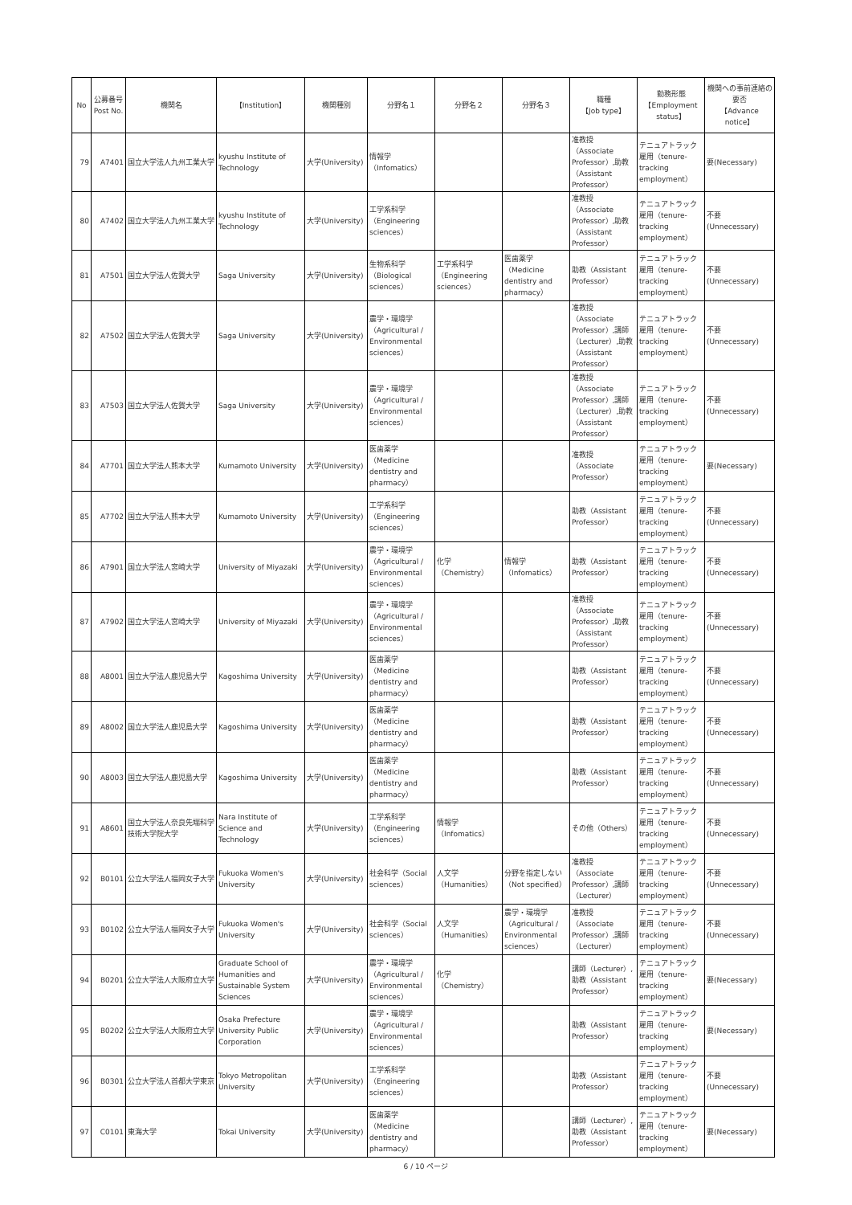| No | 公募番号 Post No. | 機関名 | 【Institution】 | 機関種別 | 分野名１ | 分野名２ | 分野名３ | 職種 【Job type】 | 勤務形態 【Employment status】 | 機関への事前連絡の要否 【Advance notice】 |
| --- | --- | --- | --- | --- | --- | --- | --- | --- | --- | --- |
| 79 | A7401 | 国立大学法人九州工業大学 | kyushu Institute of Technology | 大学(University) | 情報学 （Infomatics） | | | 准教授（Associate Professor）,助教（Assistant Professor） | テニュアトラック雇用（tenure-tracking employment） | 要(Necessary) |
| 80 | A7402 | 国立大学法人九州工業大学 | kyushu Institute of Technology | 大学(University) | 工学系科学 （Engineering sciences） | | | 准教授（Associate Professor）,助教（Assistant Professor） | テニュアトラック雇用（tenure-tracking employment） | 不要(Unnecessary) |
| 81 | A7501 | 国立大学法人佐賀大学 | Saga University | 大学(University) | 生物系科学 （Biological sciences） | 工学系科学 （Engineering sciences） | 医歯薬学 （Medicine dentistry and pharmacy） | 助教（Assistant Professor） | テニュアトラック雇用（tenure-tracking employment） | 不要(Unnecessary) |
| 82 | A7502 | 国立大学法人佐賀大学 | Saga University | 大学(University) | 農学・環境学 （Agricultural / Environmental sciences） | | | 准教授（Associate Professor）,講師（Lecturer）,助教（Assistant Professor） | テニュアトラック雇用（tenure-tracking employment） | 不要(Unnecessary) |
| 83 | A7503 | 国立大学法人佐賀大学 | Saga University | 大学(University) | 農学・環境学 （Agricultural / Environmental sciences） | | | 准教授（Associate Professor）,講師（Lecturer）,助教（Assistant Professor） | テニュアトラック雇用（tenure-tracking employment） | 不要(Unnecessary) |
| 84 | A7701 | 国立大学法人熊本大学 | Kumamoto University | 大学(University) | 医歯薬学 （Medicine dentistry and pharmacy） | | | 准教授（Associate Professor） | テニュアトラック雇用（tenure-tracking employment） | 要(Necessary) |
| 85 | A7702 | 国立大学法人熊本大学 | Kumamoto University | 大学(University) | 工学系科学 （Engineering sciences） | | | 助教（Assistant Professor） | テニュアトラック雇用（tenure-tracking employment） | 不要(Unnecessary) |
| 86 | A7901 | 国立大学法人宮崎大学 | University of Miyazaki | 大学(University) | 農学・環境学 （Agricultural / Environmental sciences） | 化学（Chemistry） | 情報学 （Infomatics） | 助教（Assistant Professor） | テニュアトラック雇用（tenure-tracking employment） | 不要(Unnecessary) |
| 87 | A7902 | 国立大学法人宮崎大学 | University of Miyazaki | 大学(University) | 農学・環境学 （Agricultural / Environmental sciences） | | | 准教授（Associate Professor）,助教（Assistant Professor） | テニュアトラック雇用（tenure-tracking employment） | 不要(Unnecessary) |
| 88 | A8001 | 国立大学法人鹿児島大学 | Kagoshima University | 大学(University) | 医歯薬学 （Medicine dentistry and pharmacy） | | | 助教（Assistant Professor） | テニュアトラック雇用（tenure-tracking employment） | 不要(Unnecessary) |
| 89 | A8002 | 国立大学法人鹿児島大学 | Kagoshima University | 大学(University) | 医歯薬学 （Medicine dentistry and pharmacy） | | | 助教（Assistant Professor） | テニュアトラック雇用（tenure-tracking employment） | 不要(Unnecessary) |
| 90 | A8003 | 国立大学法人鹿児島大学 | Kagoshima University | 大学(University) | 医歯薬学 （Medicine dentistry and pharmacy） | | | 助教（Assistant Professor） | テニュアトラック雇用（tenure-tracking employment） | 不要(Unnecessary) |
| 91 | A8601 | 国立大学法人奈良先端科学技術大学院大学 | Nara Institute of Science and Technology | 大学(University) | 工学系科学 （Engineering sciences） | 情報学 （Infomatics） | | その他（Others） | テニュアトラック雇用（tenure-tracking employment） | 不要(Unnecessary) |
| 92 | B0101 | 公立大学法人福岡女子大学 | Fukuoka Women's University | 大学(University) | 社会科学（Social sciences） | 人文学 （Humanities） | 分野を指定しない （Not specified） | 准教授（Associate Professor）,講師（Lecturer） | テニュアトラック雇用（tenure-tracking employment） | 不要(Unnecessary) |
| 93 | B0102 | 公立大学法人福岡女子大学 | Fukuoka Women's University | 大学(University) | 社会科学（Social sciences） | 人文学 （Humanities） | 農学・環境学 （Agricultural / Environmental sciences） | 准教授（Associate Professor）,講師（Lecturer） | テニュアトラック雇用（tenure-tracking employment） | 不要(Unnecessary) |
| 94 | B0201 | 公立大学法人大阪府立大学 | Graduate School of Humanities and Sustainable System Sciences | 大学(University) | 農学・環境学 （Agricultural / Environmental sciences） | 化学（Chemistry） | | 講師（Lecturer）,助教（Assistant Professor） | テニュアトラック雇用（tenure-tracking employment） | 要(Necessary) |
| 95 | B0202 | 公立大学法人大阪府立大学 | Osaka Prefecture University Public Corporation | 大学(University) | 農学・環境学 （Agricultural / Environmental sciences） | | | 助教（Assistant Professor） | テニュアトラック雇用（tenure-tracking employment） | 要(Necessary) |
| 96 | B0301 | 公立大学法人首都大学東京 | Tokyo Metropolitan University | 大学(University) | 工学系科学 （Engineering sciences） | | | 助教（Assistant Professor） | テニュアトラック雇用（tenure-tracking employment） | 不要(Unnecessary) |
| 97 | C0101 | 東海大学 | Tokai University | 大学(University) | 医歯薬学 （Medicine dentistry and pharmacy） | | | 講師（Lecturer）,助教（Assistant Professor） | テニュアトラック雇用（tenure-tracking employment） | 要(Necessary) |
6 / 10 ページ